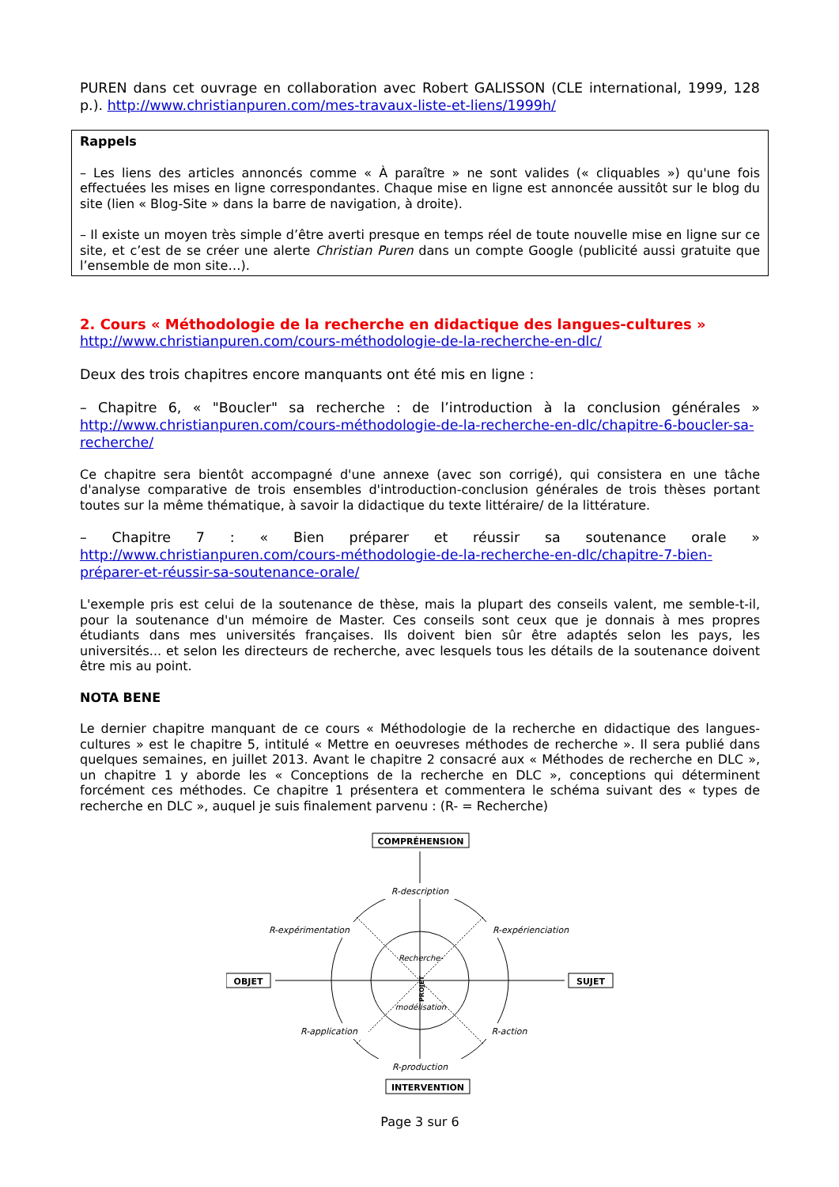PUREN dans cet ouvrage en collaboration avec Robert GALISSON (CLE international, 1999, 128 p.). http://www.christianpuren.com/mes-travaux-liste-et-liens/1999h/
Rappels
– Les liens des articles annoncés comme « À paraître » ne sont valides (« cliquables ») qu'une fois effectuées les mises en ligne correspondantes. Chaque mise en ligne est annoncée aussitôt sur le blog du site (lien « Blog-Site » dans la barre de navigation, à droite).
– Il existe un moyen très simple d’être averti presque en temps réel de toute nouvelle mise en ligne sur ce site, et c’est de se créer une alerte Christian Puren dans un compte Google (publicité aussi gratuite que l’ensemble de mon site…).
2. Cours « Méthodologie de la recherche en didactique des langues-cultures »
http://www.christianpuren.com/cours-méthodologie-de-la-recherche-en-dlc/
Deux des trois chapitres encore manquants ont été mis en ligne :
– Chapitre 6, « "Boucler" sa recherche : de l’introduction à la conclusion générales » http://www.christianpuren.com/cours-méthodologie-de-la-recherche-en-dlc/chapitre-6-boucler-sa-recherche/
Ce chapitre sera bientôt accompagné d'une annexe (avec son corrigé), qui consistera en une tâche d'analyse comparative de trois ensembles d'introduction-conclusion générales de trois thèses portant toutes sur la même thématique, à savoir la didactique du texte littéraire/ de la littérature.
– Chapitre 7 : « Bien préparer et réussir sa soutenance orale » http://www.christianpuren.com/cours-méthodologie-de-la-recherche-en-dlc/chapitre-7-bien-préparer-et-réussir-sa-soutenance-orale/
L'exemple pris est celui de la soutenance de thèse, mais la plupart des conseils valent, me semble-t-il, pour la soutenance d'un mémoire de Master. Ces conseils sont ceux que je donnais à mes propres étudiants dans mes universités françaises. Ils doivent bien sûr être adaptés selon les pays, les universités... et selon les directeurs de recherche, avec lesquels tous les détails de la soutenance doivent être mis au point.
NOTA BENE
Le dernier chapitre manquant de ce cours « Méthodologie de la recherche en didactique des langues-cultures » est le chapitre 5, intitulé « Mettre en oeuvreses méthodes de recherche ». Il sera publié dans quelques semaines, en juillet 2013. Avant le chapitre 2 consacré aux « Méthodes de recherche en DLC », un chapitre 1 y aborde les « Conceptions de la recherche en DLC », conceptions qui déterminent forcément ces méthodes. Ce chapitre 1 présentera et commentera le schéma suivant des « types de recherche en DLC », auquel je suis finalement parvenu : (R- = Recherche)
COMPRÉHENSION
INTERVENTION
OBJET
SUJET
R-description
R-expérimentation
R-expérienciation
R-application
R-action
R-production
Recherche-
modélisation
PROJET
Page 3 sur 6